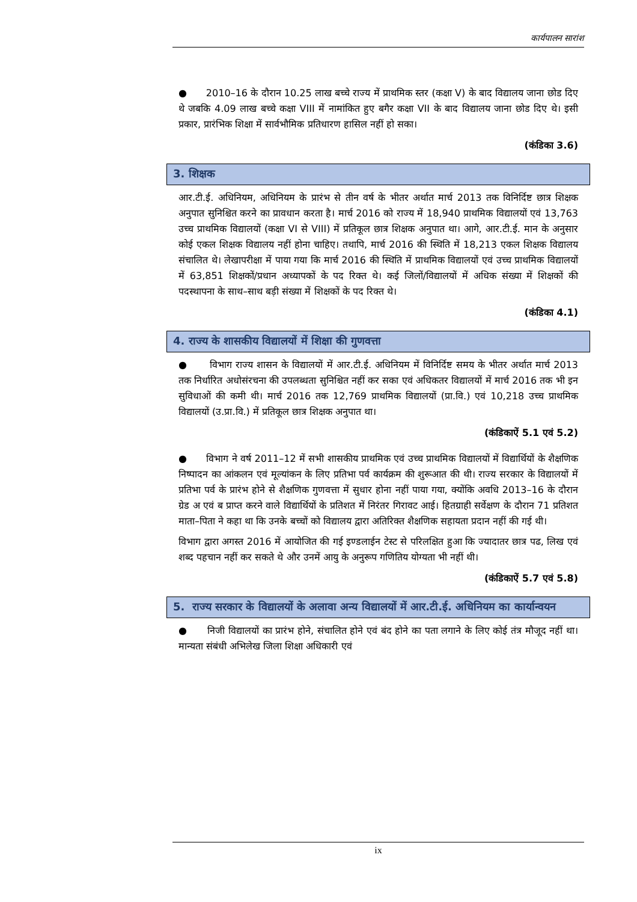कार्यपालन सारांश
● 2010–16 के दौरान 10.25 लाख बच्चे राज्य में प्राथमिक स्तर (कक्षा V) के बाद विद्यालय जाना छोड दिए थे जबकि 4.09 लाख बच्चे कक्षा VIII में नामांकित हुए बगैर कक्षा VII के बाद विद्यालय जाना छोड दिए थे। इसी प्रकार, प्रारंभिक शिक्षा में सार्वभौमिक प्रतिधारण हासिल नहीं हो सका।
(कंडिका 3.6)
3. शिक्षक
आर.टी.ई. अधिनियम, अधिनियम के प्रारंभ से तीन वर्ष के भीतर अर्थात मार्च 2013 तक विनिर्दिष्ट छात्र शिक्षक अनुपात सुनिश्चित करने का प्रावधान करता है। मार्च 2016 को राज्य में 18,940 प्राथमिक विद्यालयों एवं 13,763 उच्च प्राथमिक विद्यालयों (कक्षा VI से VIII) में प्रतिकूल छात्र शिक्षक अनुपात था। आगे, आर.टी.ई. मान के अनुसार कोई एकल शिक्षक विद्यालय नहीं होना चाहिए। तथापि, मार्च 2016 की स्थिति में 18,213 एकल शिक्षक विद्यालय संचालित थे। लेखापरीक्षा में पाया गया कि मार्च 2016 की स्थिति में प्राथमिक विद्यालयों एवं उच्च प्राथमिक विद्यालयों में 63,851 शिक्षकों/प्रधान अध्यापकों के पद रिक्त थे। कई जिलों/विद्यालयों में अधिक संख्या में शिक्षकों की पदस्थापना के साथ–साथ बड़ी संख्या में शिक्षकों के पद रिक्त थे।
(कंडिका 4.1)
4. राज्य के शासकीय विद्यालयों में शिक्षा की गुणवत्ता
● विभाग राज्य शासन के विद्यालयों में आर.टी.ई. अधिनियम में विनिर्दिष्ट समय के भीतर अर्थात मार्च 2013 तक निर्धारित अधोसंरचना की उपलब्धता सुनिश्चित नहीं कर सका एवं अधिकतर विद्यालयों में मार्च 2016 तक भी इन सुविधाओं की कमी थी। मार्च 2016 तक 12,769 प्राथमिक विद्यालयों (प्रा.वि.) एवं 10,218 उच्च प्राथमिक विद्यालयों (उ.प्रा.वि.) में प्रतिकूल छात्र शिक्षक अनुपात था।
(कंडिकाऐं 5.1 एवं 5.2)
● विभाग ने वर्ष 2011–12 में सभी शासकीय प्राथमिक एवं उच्च प्राथमिक विद्यालयों में विद्यार्थियों के शैक्षणिक निष्पादन का आंकलन एवं मूल्यांकन के लिए प्रतिभा पर्व कार्यक्रम की शुरूआत की थी। राज्य सरकार के विद्यालयों में प्रतिभा पर्व के प्रारंभ होने से शैक्षणिक गुणवत्ता में सुधार होना नहीं पाया गया, क्योंकि अवधि 2013–16 के दौरान ग्रेड अ एवं ब प्राप्त करने वाले विद्यार्थियों के प्रतिशत में निरंतर गिरावट आई। हितग्राही सर्वेक्षण के दौरान 71 प्रतिशत माता–पिता ने कहा था कि उनके बच्चों को विद्यालय द्वारा अतिरिक्त शैक्षणिक सहायता प्रदान नहीं की गई थी।
विभाग द्वारा अगस्त 2016 में आयोजित की गई इण्डलाईन टेस्ट से परिलक्षित हुआ कि ज्यादातर छात्र पढ, लिख एवं शब्द पहचान नहीं कर सकते थे और उनमें आयु के अनुरूप गणितिय योग्यता भी नहीं थी।
(कंडिकाऐं 5.7 एवं 5.8)
5. राज्य सरकार के विद्यालयों के अलावा अन्य विद्यालयों में आर.टी.ई. अधिनियम का कार्यान्वयन
● निजी विद्यालयों का प्रारंभ होने, संचालित होने एवं बंद होने का पता लगाने के लिए कोई तंत्र मौजूद नहीं था। मान्यता संबंधी अभिलेख जिला शिक्षा अधिकारी एवं
ix